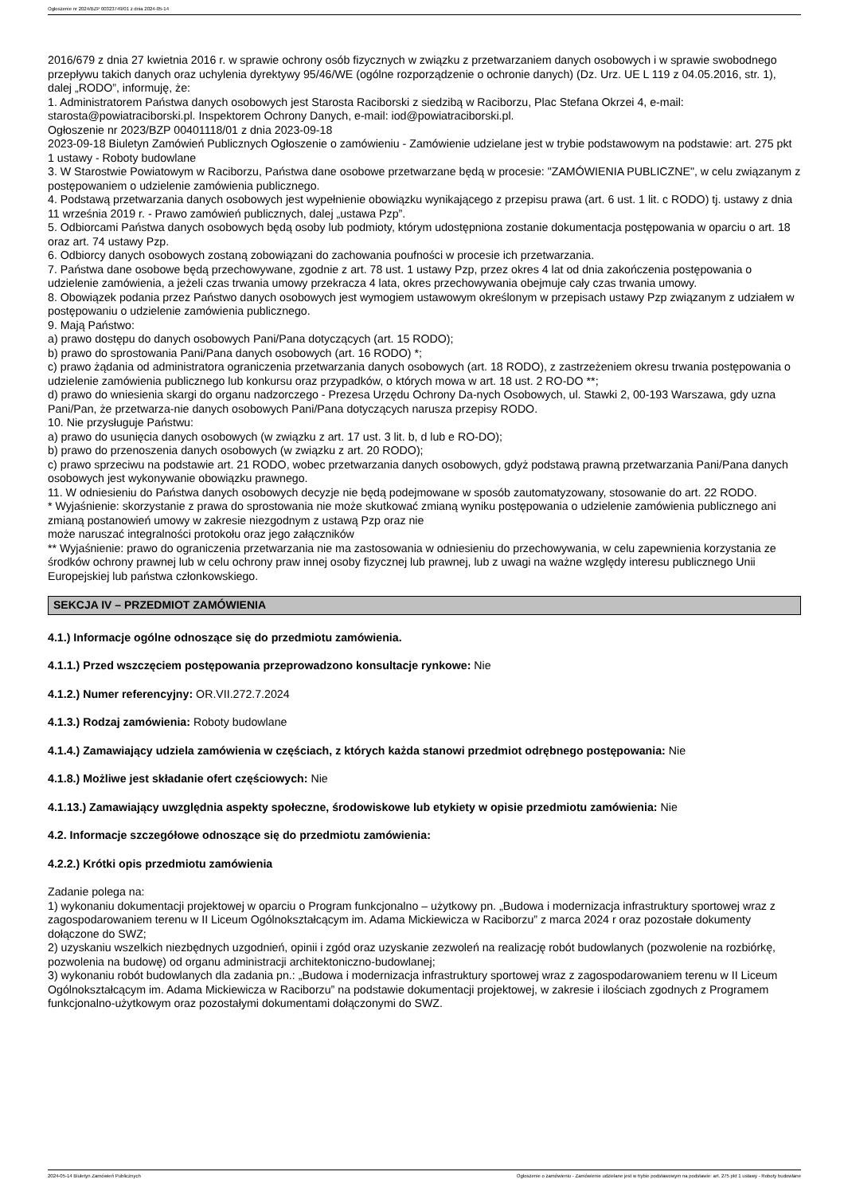Ogłoszenie nr 2024/BZP 00323749/01 z dnia 2024-05-14
2016/679 z dnia 27 kwietnia 2016 r. w sprawie ochrony osób fizycznych w związku z przetwarzaniem danych osobowych i w sprawie swobodnego przepływu takich danych oraz uchylenia dyrektywy 95/46/WE (ogólne rozporządzenie o ochronie danych) (Dz. Urz. UE L 119 z 04.05.2016, str. 1), dalej „RODO”, informuję, że:
1. Administratorem Państwa danych osobowych jest Starosta Raciborski z siedzibą w Raciborzu, Plac Stefana Okrzei 4, e-mail: starosta@powiatraciborski.pl. Inspektorem Ochrony Danych, e-mail: iod@powiatraciborski.pl.
Ogłoszenie nr 2023/BZP 00401118/01 z dnia 2023-09-18
2023-09-18 Biuletyn Zamówień Publicznych Ogłoszenie o zamówieniu - Zamówienie udzielane jest w trybie podstawowym na podstawie: art. 275 pkt 1 ustawy - Roboty budowlane
3. W Starostwie Powiatowym w Raciborzu, Państwa dane osobowe przetwarzane będą w procesie: "ZAMÓWIENIA PUBLICZNE", w celu związanym z postępowaniem o udzielenie zamówienia publicznego.
4. Podstawą przetwarzania danych osobowych jest wypełnienie obowiązku wynikającego z przepisu prawa (art. 6 ust. 1 lit. c RODO) tj. ustawy z dnia 11 września 2019 r. - Prawo zamówień publicznych, dalej „ustawa Pzp”.
5. Odbiorcami Państwa danych osobowych będą osoby lub podmioty, którym udostępniona zostanie dokumentacja postępowania w oparciu o art. 18 oraz art. 74 ustawy Pzp.
6. Odbiorcy danych osobowych zostaną zobowiązani do zachowania poufności w procesie ich przetwarzania.
7. Państwa dane osobowe będą przechowywane, zgodnie z art. 78 ust. 1 ustawy Pzp, przez okres 4 lat od dnia zakończenia postępowania o udzielenie zamówienia, a jeżeli czas trwania umowy przekracza 4 lata, okres przechowywania obejmuje cały czas trwania umowy.
8. Obowiązek podania przez Państwo danych osobowych jest wymogiem ustawowym określonym w przepisach ustawy Pzp związanym z udziałem w postępowaniu o udzielenie zamówienia publicznego.
9. Mają Państwo:
a) prawo dostępu do danych osobowych Pani/Pana dotyczących (art. 15 RODO);
b) prawo do sprostowania Pani/Pana danych osobowych (art. 16 RODO) *;
c) prawo żądania od administratora ograniczenia przetwarzania danych osobowych (art. 18 RODO), z zastrzeżeniem okresu trwania postępowania o udzielenie zamówienia publicznego lub konkursu oraz przypadków, o których mowa w art. 18 ust. 2 RO-DO **;
d) prawo do wniesienia skargi do organu nadzorczego - Prezesa Urzędu Ochrony Da-nych Osobowych, ul. Stawki 2, 00-193 Warszawa, gdy uzna Pani/Pan, że przetwarza-nie danych osobowych Pani/Pana dotyczących narusza przepisy RODO.
10. Nie przysługuje Państwu:
a) prawo do usunięcia danych osobowych (w związku z art. 17 ust. 3 lit. b, d lub e RO-DO);
b) prawo do przenoszenia danych osobowych (w związku z art. 20 RODO);
c) prawo sprzeciwu na podstawie art. 21 RODO, wobec przetwarzania danych osobowych, gdyż podstawą prawną przetwarzania Pani/Pana danych osobowych jest wykonywanie obowiązku prawnego.
11. W odniesieniu do Państwa danych osobowych decyzje nie będą podejmowane w sposób zautomatyzowany, stosowanie do art. 22 RODO.
* Wyjaśnienie: skorzystanie z prawa do sprostowania nie może skutkować zmianą wyniku postępowania o udzielenie zamówienia publicznego ani zmianą postanowień umowy w zakresie niezgodnym z ustawą Pzp oraz nie
może naruszać integralności protokołu oraz jego załączników
** Wyjaśnienie: prawo do ograniczenia przetwarzania nie ma zastosowania w odniesieniu do przechowywania, w celu zapewnienia korzystania ze środków ochrony prawnej lub w celu ochrony praw innej osoby fizycznej lub prawnej, lub z uwagi na ważne względy interesu publicznego Unii Europejskiej lub państwa członkowskiego.
SEKCJA IV – PRZEDMIOT ZAMÓWIENIA
4.1.) Informacje ogólne odnoszące się do przedmiotu zamówienia.
4.1.1.) Przed wszczęciem postępowania przeprowadzono konsultacje rynkowe: Nie
4.1.2.) Numer referencyjny: OR.VII.272.7.2024
4.1.3.) Rodzaj zamówienia: Roboty budowlane
4.1.4.) Zamawiający udziela zamówienia w częściach, z których każda stanowi przedmiot odrębnego postępowania: Nie
4.1.8.) Możliwe jest składanie ofert częściowych: Nie
4.1.13.) Zamawiający uwzględnia aspekty społeczne, środowiskowe lub etykiety w opisie przedmiotu zamówienia: Nie
4.2. Informacje szczegółowe odnoszące się do przedmiotu zamówienia:
4.2.2.) Krótki opis przedmiotu zamówienia
Zadanie polega na:
1) wykonaniu dokumentacji projektowej w oparciu o Program funkcjonalno – użytkowy pn. „Budowa i modernizacja infrastruktury sportowej wraz z zagospodarowaniem terenu w II Liceum Ogólnokształcącym im. Adama Mickiewicza w Raciborzu” z marca 2024 r oraz pozostałe dokumenty dołączone do SWZ;
2) uzyskaniu wszelkich niezbędnych uzgodnień, opinii i zgód oraz uzyskanie zezwoleń na realizację robót budowlanych (pozwolenie na rozbiórkę, pozwolenia na budowę) od organu administracji architektoniczno-budowlanej;
3) wykonaniu robót budowlanych dla zadania pn.: „Budowa i modernizacja infrastruktury sportowej wraz z zagospodarowaniem terenu w II Liceum Ogólnokształcącym im. Adama Mickiewicza w Raciborzu” na podstawie dokumentacji projektowej, w zakresie i ilościach zgodnych z Programem funkcjonalno-użytkowym oraz pozostałymi dokumentami dołączonymi do SWZ.
2024-05-14 Biuletyn Zamówień Publicznych Ogłoszenie o zamówieniu - Zamówienie udzielane jest w trybie podstawowym na podstawie: art. 275 pkt 1 ustawy - Roboty budowlane